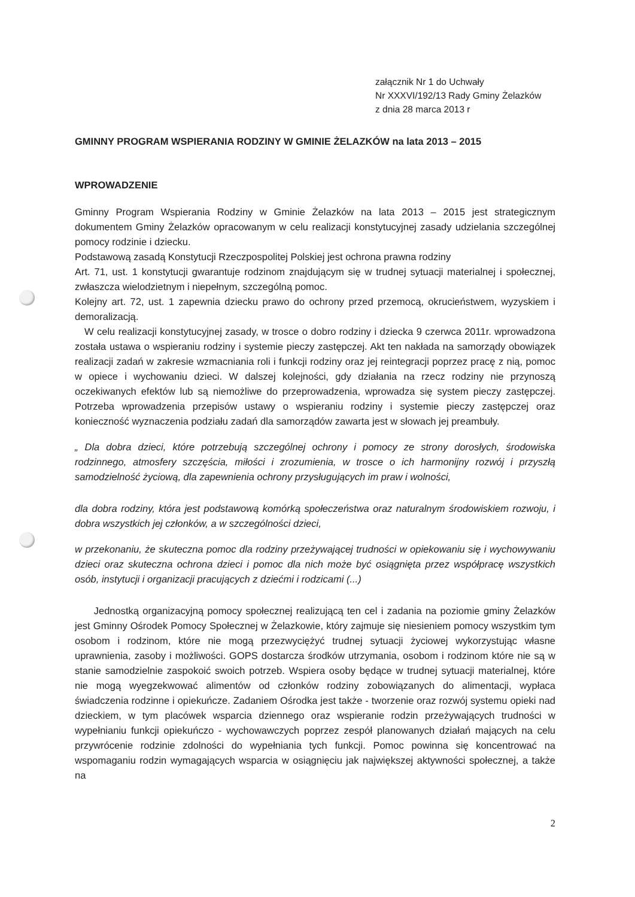załącznik Nr 1 do Uchwały
Nr XXXVI/192/13 Rady Gminy Żelazków
z dnia 28 marca 2013 r
GMINNY PROGRAM WSPIERANIA RODZINY W GMINIE ŻELAZKÓW na lata 2013 – 2015
WPROWADZENIE
Gminny Program Wspierania Rodziny w Gminie Żelazków na lata 2013 – 2015 jest strategicznym dokumentem Gminy Żelazków opracowanym w celu realizacji konstytucyjnej zasady udzielania szczególnej pomocy rodzinie i dziecku.
Podstawową zasadą Konstytucji Rzeczpospolitej Polskiej jest ochrona prawna rodziny
Art. 71, ust. 1 konstytucji gwarantuje rodzinom znajdującym się w trudnej sytuacji materialnej i społecznej, zwłaszcza wielodzietnym i niepełnym, szczególną pomoc.
Kolejny art. 72, ust. 1 zapewnia dziecku prawo do ochrony przed przemocą, okrucieństwem, wyzyskiem i demoralizacją.
W celu realizacji konstytucyjnej zasady, w trosce o dobro rodziny i dziecka 9 czerwca 2011r. wprowadzona została ustawa o wspieraniu rodziny i systemie pieczy zastępczej. Akt ten nakłada na samorządy obowiązek realizacji zadań w zakresie wzmacniania roli i funkcji rodziny oraz jej reintegracji poprzez pracę z nią, pomoc w opiece i wychowaniu dzieci. W dalszej kolejności, gdy działania na rzecz rodziny nie przynoszą oczekiwanych efektów lub są niemożliwe do przeprowadzenia, wprowadza się system pieczy zastępczej. Potrzeba wprowadzenia przepisów ustawy o wspieraniu rodziny i systemie pieczy zastępczej oraz konieczność wyznaczenia podziału zadań dla samorządów zawarta jest w słowach jej preambuły.
„ Dla dobra dzieci, które potrzebują szczególnej ochrony i pomocy ze strony dorosłych, środowiska rodzinnego, atmosfery szczęścia, miłości i zrozumienia, w trosce o ich harmonijny rozwój i przyszłą samodzielność życiową, dla zapewnienia ochrony przysługujących im praw i wolności,
dla dobra rodziny, która jest podstawową komórką społeczeństwa oraz naturalnym środowiskiem rozwoju, i dobra wszystkich jej członków, a w szczególności dzieci,
w przekonaniu, że skuteczna pomoc dla rodziny przeżywającej trudności w opiekowaniu się i wychowywaniu dzieci oraz skuteczna ochrona dzieci i pomoc dla nich może być osiągnięta przez współpracę wszystkich osób, instytucji i organizacji pracujących z dziećmi i rodzicami (...)
Jednostką organizacyjną pomocy społecznej realizującą ten cel i zadania na poziomie gminy Żelazków jest Gminny Ośrodek Pomocy Społecznej w Żelazkowie, który zajmuje się niesieniem pomocy wszystkim tym osobom i rodzinom, które nie mogą przezwyciężyć trudnej sytuacji życiowej wykorzystując własne uprawnienia, zasoby i możliwości. GOPS dostarcza środków utrzymania, osobom i rodzinom które nie są w stanie samodzielnie zaspokoić swoich potrzeb. Wspiera osoby będące w trudnej sytuacji materialnej, które nie mogą wyegzekwować alimentów od członków rodziny zobowiązanych do alimentacji, wypłaca świadczenia rodzinne i opiekuńcze. Zadaniem Ośrodka jest także - tworzenie oraz rozwój systemu opieki nad dzieckiem, w tym placówek wsparcia dziennego oraz wspieranie rodzin przeżywających trudności w wypełnianiu funkcji opiekuńczo - wychowawczych poprzez zespół planowanych działań mających na celu przywrócenie rodzinie zdolności do wypełniania tych funkcji. Pomoc powinna się koncentrować na wspomaganiu rodzin wymagających wsparcia w osiągnięciu jak największej aktywności społecznej, a także na
2